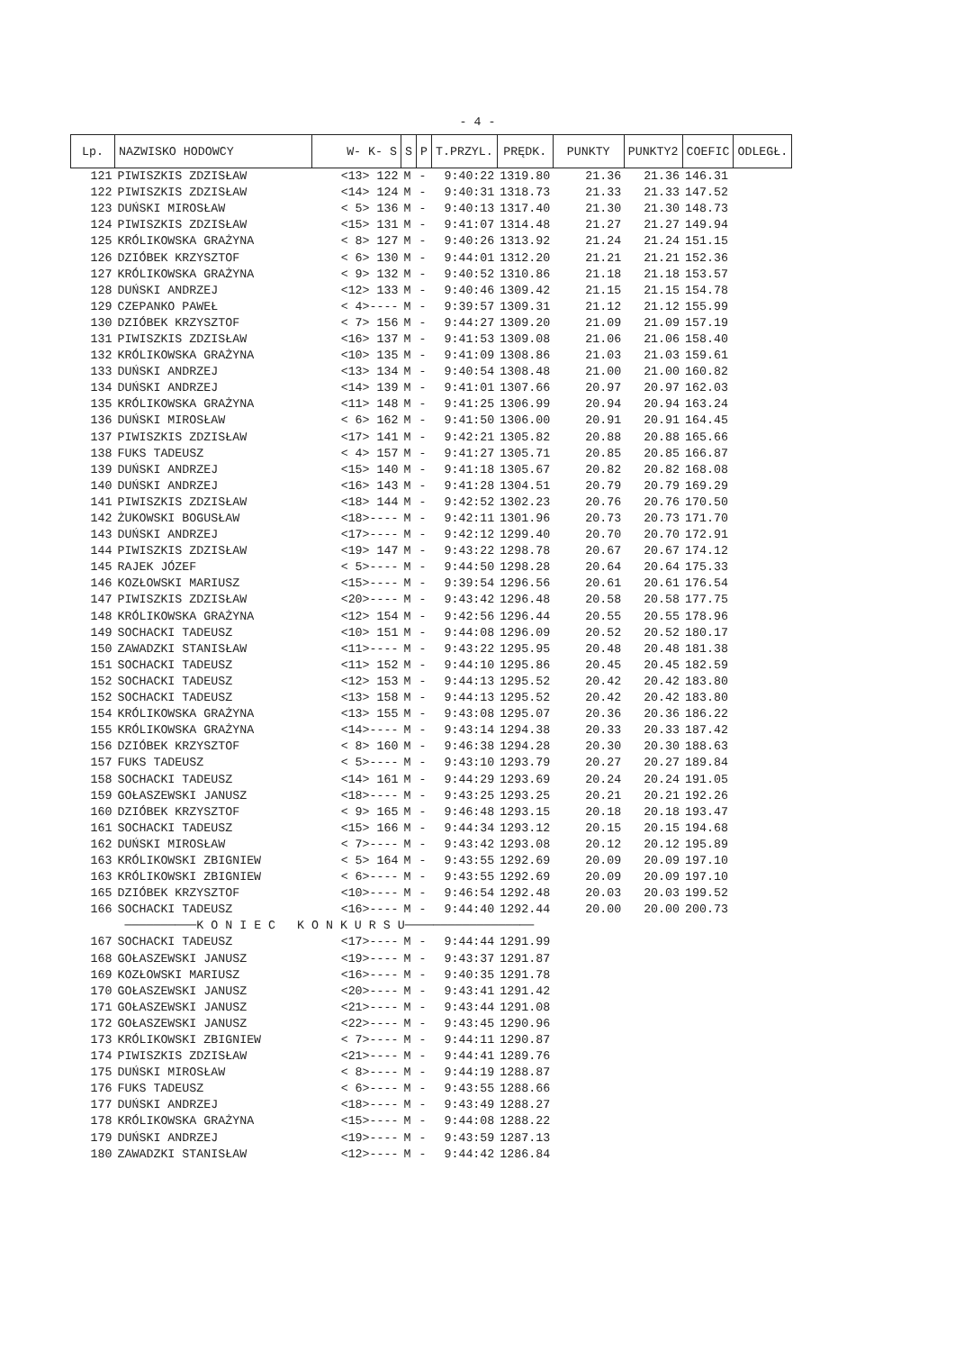- 4 -
| Lp. | NAZWISKO HODOWCY | W- K- S | S | P | T.PRZYL. | PRĘDK. | PUNKTY | PUNKTY2 | COEFIC | ODLEGŁ. |
| --- | --- | --- | --- | --- | --- | --- | --- | --- | --- | --- |
| 121 | PIWISZKIS ZDZISŁAW | <13> 122 | M | - | 9:40:22 | 1319.80 | 21.36 | 21.36 | 146.31 | |
| 122 | PIWISZKIS ZDZISŁAW | <14> 124 | M | - | 9:40:31 | 1318.73 | 21.33 | 21.33 | 147.52 | |
| 123 | DUŃSKI MIROSŁAW | < 5> 136 | M | - | 9:40:13 | 1317.40 | 21.30 | 21.30 | 148.73 | |
| 124 | PIWISZKIS ZDZISŁAW | <15> 131 | M | - | 9:41:07 | 1314.48 | 21.27 | 21.27 | 149.94 | |
| 125 | KRÓLIKOWSKA GRAŻYNA | < 8> 127 | M | - | 9:40:26 | 1313.92 | 21.24 | 21.24 | 151.15 | |
| 126 | DZIÓBEK KRZYSZTOF | < 6> 130 | M | - | 9:44:01 | 1312.20 | 21.21 | 21.21 | 152.36 | |
| 127 | KRÓLIKOWSKA GRAŻYNA | < 9> 132 | M | - | 9:40:52 | 1310.86 | 21.18 | 21.18 | 153.57 | |
| 128 | DUŃSKI ANDRZEJ | <12> 133 | M | - | 9:40:46 | 1309.42 | 21.15 | 21.15 | 154.78 | |
| 129 | CZEPANKO PAWEŁ | < 4>---- | M | - | 9:39:57 | 1309.31 | 21.12 | 21.12 | 155.99 | |
| 130 | DZIÓBEK KRZYSZTOF | < 7> 156 | M | - | 9:44:27 | 1309.20 | 21.09 | 21.09 | 157.19 | |
| 131 | PIWISZKIS ZDZISŁAW | <16> 137 | M | - | 9:41:53 | 1309.08 | 21.06 | 21.06 | 158.40 | |
| 132 | KRÓLIKOWSKA GRAŻYNA | <10> 135 | M | - | 9:41:09 | 1308.86 | 21.03 | 21.03 | 159.61 | |
| 133 | DUŃSKI ANDRZEJ | <13> 134 | M | - | 9:40:54 | 1308.48 | 21.00 | 21.00 | 160.82 | |
| 134 | DUŃSKI ANDRZEJ | <14> 139 | M | - | 9:41:01 | 1307.66 | 20.97 | 20.97 | 162.03 | |
| 135 | KRÓLIKOWSKA GRAŻYNA | <11> 148 | M | - | 9:41:25 | 1306.99 | 20.94 | 20.94 | 163.24 | |
| 136 | DUŃSKI MIROSŁAW | < 6> 162 | M | - | 9:41:50 | 1306.00 | 20.91 | 20.91 | 164.45 | |
| 137 | PIWISZKIS ZDZISŁAW | <17> 141 | M | - | 9:42:21 | 1305.82 | 20.88 | 20.88 | 165.66 | |
| 138 | FUKS TADEUSZ | < 4> 157 | M | - | 9:41:27 | 1305.71 | 20.85 | 20.85 | 166.87 | |
| 139 | DUŃSKI ANDRZEJ | <15> 140 | M | - | 9:41:18 | 1305.67 | 20.82 | 20.82 | 168.08 | |
| 140 | DUŃSKI ANDRZEJ | <16> 143 | M | - | 9:41:28 | 1304.51 | 20.79 | 20.79 | 169.29 | |
| 141 | PIWISZKIS ZDZISŁAW | <18> 144 | M | - | 9:42:52 | 1302.23 | 20.76 | 20.76 | 170.50 | |
| 142 | ŻUKOWSKI BOGUSŁAW | <18>---- | M | - | 9:42:11 | 1301.96 | 20.73 | 20.73 | 171.70 | |
| 143 | DUŃSKI ANDRZEJ | <17>---- | M | - | 9:42:12 | 1299.40 | 20.70 | 20.70 | 172.91 | |
| 144 | PIWISZKIS ZDZISŁAW | <19> 147 | M | - | 9:43:22 | 1298.78 | 20.67 | 20.67 | 174.12 | |
| 145 | RAJEK JÓZEF | < 5>---- | M | - | 9:44:50 | 1298.28 | 20.64 | 20.64 | 175.33 | |
| 146 | KOZŁOWSKI MARIUSZ | <15>---- | M | - | 9:39:54 | 1296.56 | 20.61 | 20.61 | 176.54 | |
| 147 | PIWISZKIS ZDZISŁAW | <20>---- | M | - | 9:43:42 | 1296.48 | 20.58 | 20.58 | 177.75 | |
| 148 | KRÓLIKOWSKA GRAŻYNA | <12> 154 | M | - | 9:42:56 | 1296.44 | 20.55 | 20.55 | 178.96 | |
| 149 | SOCHACKI TADEUSZ | <10> 151 | M | - | 9:44:08 | 1296.09 | 20.52 | 20.52 | 180.17 | |
| 150 | ZAWADZKI STANISŁAW | <11>---- | M | - | 9:43:22 | 1295.95 | 20.48 | 20.48 | 181.38 | |
| 151 | SOCHACKI TADEUSZ | <11> 152 | M | - | 9:44:10 | 1295.86 | 20.45 | 20.45 | 182.59 | |
| 152 | SOCHACKI TADEUSZ | <12> 153 | M | - | 9:44:13 | 1295.52 | 20.42 | 20.42 | 183.80 | |
| 152 | SOCHACKI TADEUSZ | <13> 158 | M | - | 9:44:13 | 1295.52 | 20.42 | 20.42 | 183.80 | |
| 154 | KRÓLIKOWSKA GRAŻYNA | <13> 155 | M | - | 9:43:08 | 1295.07 | 20.36 | 20.36 | 186.22 | |
| 155 | KRÓLIKOWSKA GRAŻYNA | <14>---- | M | - | 9:43:14 | 1294.38 | 20.33 | 20.33 | 187.42 | |
| 156 | DZIÓBEK KRZYSZTOF | < 8> 160 | M | - | 9:46:38 | 1294.28 | 20.30 | 20.30 | 188.63 | |
| 157 | FUKS TADEUSZ | < 5>---- | M | - | 9:43:10 | 1293.79 | 20.27 | 20.27 | 189.84 | |
| 158 | SOCHACKI TADEUSZ | <14> 161 | M | - | 9:44:29 | 1293.69 | 20.24 | 20.24 | 191.05 | |
| 159 | GOŁASZEWSKI JANUSZ | <18>---- | M | - | 9:43:25 | 1293.25 | 20.21 | 20.21 | 192.26 | |
| 160 | DZIÓBEK KRZYSZTOF | < 9> 165 | M | - | 9:46:48 | 1293.15 | 20.18 | 20.18 | 193.47 | |
| 161 | SOCHACKI TADEUSZ | <15> 166 | M | - | 9:44:34 | 1293.12 | 20.15 | 20.15 | 194.68 | |
| 162 | DUŃSKI MIROSŁAW | < 7>---- | M | - | 9:43:42 | 1293.08 | 20.12 | 20.12 | 195.89 | |
| 163 | KRÓLIKOWSKI ZBIGNIEW | < 5> 164 | M | - | 9:43:55 | 1292.69 | 20.09 | 20.09 | 197.10 | |
| 163 | KRÓLIKOWSKI ZBIGNIEW | < 6>---- | M | - | 9:43:55 | 1292.69 | 20.09 | 20.09 | 197.10 | |
| 165 | DZIÓBEK KRZYSZTOF | <10>---- | M | - | 9:46:54 | 1292.48 | 20.03 | 20.03 | 199.52 | |
| 166 | SOCHACKI TADEUSZ | <16>---- | M | - | 9:44:40 | 1292.44 | 20.00 | 20.00 | 200.73 | |
| ──────────K O N I E C K O N K U R S U────────────────── | | | | | | | | | | |
| 167 | SOCHACKI TADEUSZ | <17>---- | M | - | 9:44:44 | 1291.99 | | | | |
| 168 | GOŁASZEWSKI JANUSZ | <19>---- | M | - | 9:43:37 | 1291.87 | | | | |
| 169 | KOZŁOWSKI MARIUSZ | <16>---- | M | - | 9:40:35 | 1291.78 | | | | |
| 170 | GOŁASZEWSKI JANUSZ | <20>---- | M | - | 9:43:41 | 1291.42 | | | | |
| 171 | GOŁASZEWSKI JANUSZ | <21>---- | M | - | 9:43:44 | 1291.08 | | | | |
| 172 | GOŁASZEWSKI JANUSZ | <22>---- | M | - | 9:43:45 | 1290.96 | | | | |
| 173 | KRÓLIKOWSKI ZBIGNIEW | < 7>---- | M | - | 9:44:11 | 1290.87 | | | | |
| 174 | PIWISZKIS ZDZISŁAW | <21>---- | M | - | 9:44:41 | 1289.76 | | | | |
| 175 | DUŃSKI MIROSŁAW | < 8>---- | M | - | 9:44:19 | 1288.87 | | | | |
| 176 | FUKS TADEUSZ | < 6>---- | M | - | 9:43:55 | 1288.66 | | | | |
| 177 | DUŃSKI ANDRZEJ | <18>---- | M | - | 9:43:49 | 1288.27 | | | | |
| 178 | KRÓLIKOWSKA GRAŻYNA | <15>---- | M | - | 9:44:08 | 1288.22 | | | | |
| 179 | DUŃSKI ANDRZEJ | <19>---- | M | - | 9:43:59 | 1287.13 | | | | |
| 180 | ZAWADZKI STANISŁAW | <12>---- | M | - | 9:44:42 | 1286.84 | | | | |